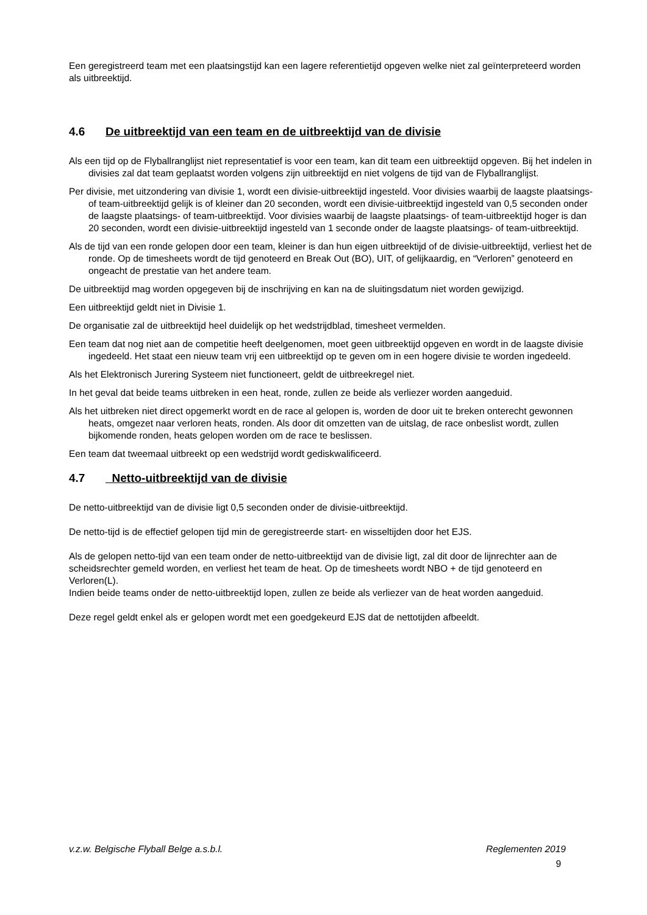Een geregistreerd team met een plaatsingstijd kan een lagere referentietijd opgeven welke niet zal geïnterpreteerd worden als uitbreektijd.
4.6 De uitbreektijd van een team en de uitbreektijd van de divisie
Als een tijd op de Flyballranglijst niet representatief is voor een team, kan dit team een uitbreektijd opgeven. Bij het indelen in divisies zal dat team geplaatst worden volgens zijn uitbreektijd en niet volgens de tijd van de Flyballranglijst.
Per divisie, met uitzondering van divisie 1, wordt een divisie-uitbreektijd ingesteld. Voor divisies waarbij de laagste plaatsings- of team-uitbreektijd gelijk is of kleiner dan 20 seconden, wordt een divisie-uitbreektijd ingesteld van 0,5 seconden onder de laagste plaatsings- of team-uitbreektijd. Voor divisies waarbij de laagste plaatsings- of team-uitbreektijd hoger is dan 20 seconden, wordt een divisie-uitbreektijd ingesteld van 1 seconde onder de laagste plaatsings- of team-uitbreektijd.
Als de tijd van een ronde gelopen door een team, kleiner is dan hun eigen uitbreektijd of de divisie-uitbreektijd, verliest het de ronde. Op de timesheets wordt de tijd genoteerd en Break Out (BO), UIT, of gelijkaardig, en “Verloren” genoteerd en ongeacht de prestatie van het andere team.
De uitbreektijd mag worden opgegeven bij de inschrijving en kan na de sluitingsdatum niet worden gewijzigd.
Een uitbreektijd geldt niet in Divisie 1.
De organisatie zal de uitbreektijd heel duidelijk op het wedstrijdblad, timesheet vermelden.
Een team dat nog niet aan de competitie heeft deelgenomen, moet geen uitbreektijd opgeven en wordt in de laagste divisie ingedeeld. Het staat een nieuw team vrij een uitbreektijd op te geven om in een hogere divisie te worden ingedeeld.
Als het Elektronisch Jurering Systeem niet functioneert, geldt de uitbreekregel niet.
In het geval dat beide teams uitbreken in een heat, ronde, zullen ze beide als verliezer worden aangeduid.
Als het uitbreken niet direct opgemerkt wordt en de race al gelopen is, worden de door uit te breken onterecht gewonnen heats, omgezet naar verloren heats, ronden. Als door dit omzetten van de uitslag, de race onbeslist wordt, zullen bijkomende ronden, heats gelopen worden om de race te beslissen.
Een team dat tweemaal uitbreekt op een wedstrijd wordt gediskwalificeerd.
4.7 Netto-uitbreektijd van de divisie
De netto-uitbreektijd van de divisie ligt 0,5 seconden onder de divisie-uitbreektijd.
De netto-tijd is de effectief gelopen tijd min de geregistreerde start- en wisseltijden door het EJS.
Als de gelopen netto-tijd van een team onder de netto-uitbreektijd van de divisie ligt, zal dit door de lijnrechter aan de scheidsrechter gemeld worden, en verliest het team de heat. Op de timesheets wordt NBO + de tijd genoteerd en Verloren(L).
Indien beide teams onder de netto-uitbreektijd lopen, zullen ze beide als verliezer van de heat worden aangeduid.
Deze regel geldt enkel als er gelopen wordt met een goedgekeurd EJS dat de nettotijden afbeeldt.
v.z.w. Belgische Flyball Belge a.s.b.l. Reglementen 2019
9